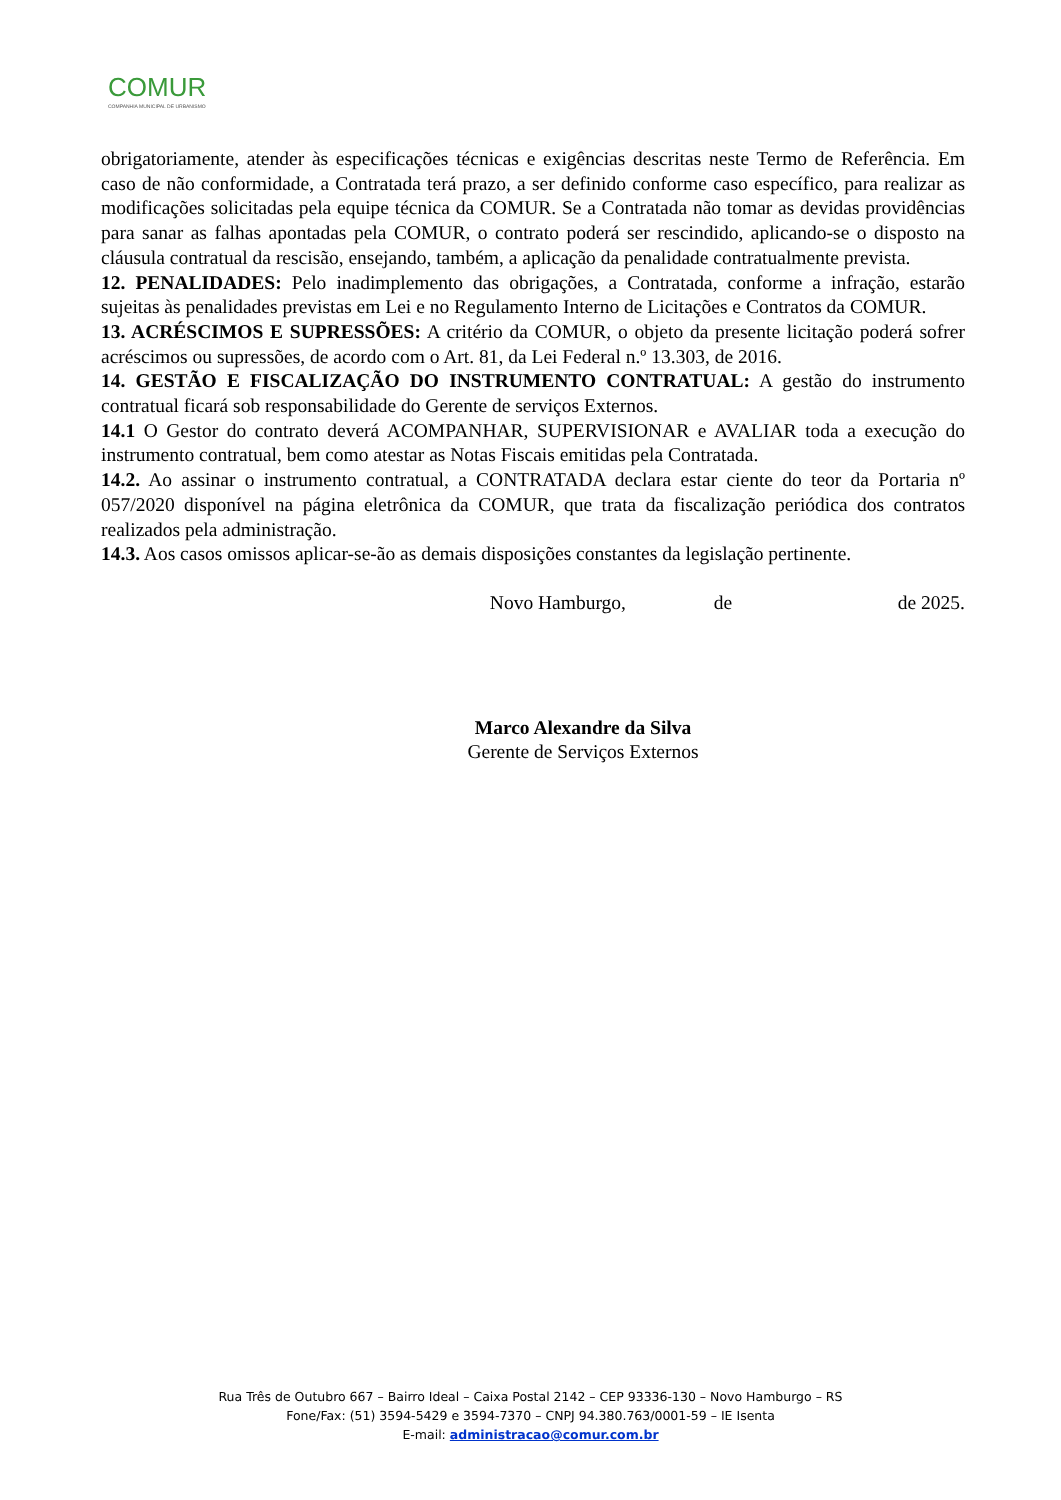COMUR
COMPANHIA MUNICIPAL DE URBANISMO
obrigatoriamente, atender às especificações técnicas e exigências descritas neste Termo de Referência. Em caso de não conformidade, a Contratada terá prazo, a ser definido conforme caso específico, para realizar as modificações solicitadas pela equipe técnica da COMUR. Se a Contratada não tomar as devidas providências para sanar as falhas apontadas pela COMUR, o contrato poderá ser rescindido, aplicando-se o disposto na cláusula contratual da rescisão, ensejando, também, a aplicação da penalidade contratualmente prevista.
12. PENALIDADES: Pelo inadimplemento das obrigações, a Contratada, conforme a infração, estarão sujeitas às penalidades previstas em Lei e no Regulamento Interno de Licitações e Contratos da COMUR.
13. ACRÉSCIMOS E SUPRESSÕES: A critério da COMUR, o objeto da presente licitação poderá sofrer acréscimos ou supressões, de acordo com o Art. 81, da Lei Federal n.º 13.303, de 2016.
14. GESTÃO E FISCALIZAÇÃO DO INSTRUMENTO CONTRATUAL: A gestão do instrumento contratual ficará sob responsabilidade do Gerente de serviços Externos.
14.1 O Gestor do contrato deverá ACOMPANHAR, SUPERVISIONAR e AVALIAR toda a execução do instrumento contratual, bem como atestar as Notas Fiscais emitidas pela Contratada.
14.2. Ao assinar o instrumento contratual, a CONTRATADA declara estar ciente do teor da Portaria nº 057/2020 disponível na página eletrônica da COMUR, que trata da fiscalização periódica dos contratos realizados pela administração.
14.3. Aos casos omissos aplicar-se-ão as demais disposições constantes da legislação pertinente.
Novo Hamburgo, de de 2025.
Marco Alexandre da Silva
Gerente de Serviços Externos
Rua Três de Outubro 667 – Bairro Ideal – Caixa Postal 2142 – CEP 93336-130 – Novo Hamburgo – RS
Fone/Fax: (51) 3594-5429 e 3594-7370 – CNPJ 94.380.763/0001-59 – IE Isenta
E-mail: administracao@comur.com.br